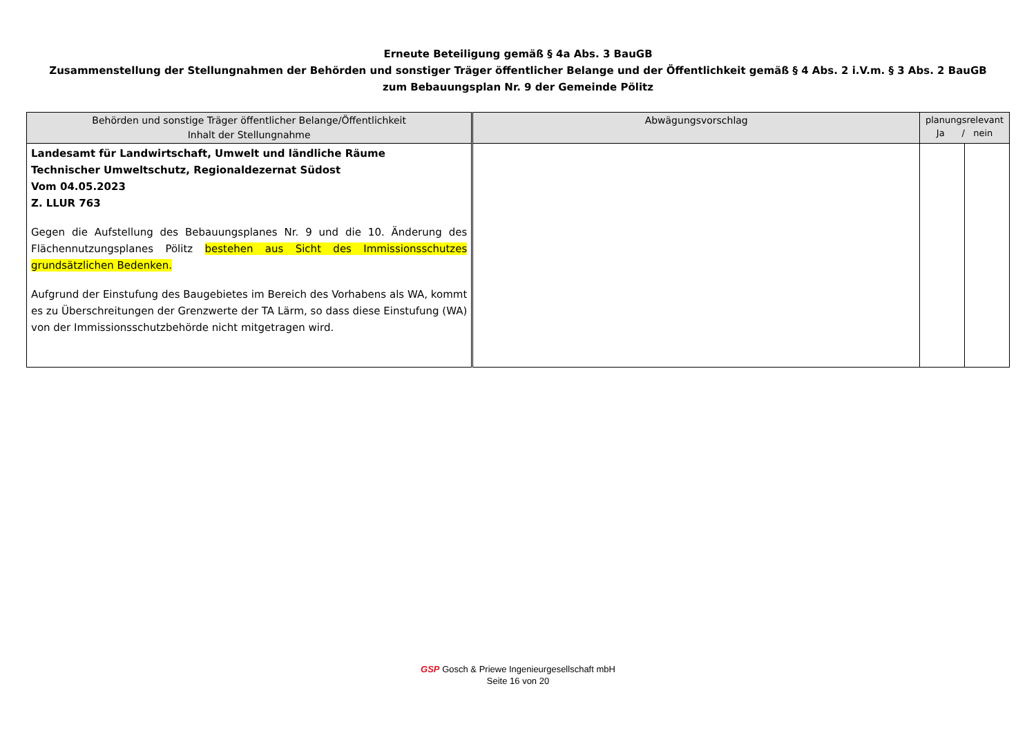Erneute Beteiligung gemäß § 4a Abs. 3 BauGB
Zusammenstellung der Stellungnahmen der Behörden und sonstiger Träger öffentlicher Belange und der Öffentlichkeit gemäß § 4 Abs. 2 i.V.m. § 3 Abs. 2 BauGB
zum Bebauungsplan Nr. 9 der Gemeinde Pölitz
| Behörden und sonstige Träger öffentlicher Belange/Öffentlichkeit Inhalt der Stellungnahme | Abwägungsvorschlag | planungsrelevant Ja / nein | |
| --- | --- | --- | --- |
| Landesamt für Landwirtschaft, Umwelt und ländliche Räume Technischer Umweltschutz, Regionaldezernat Südost Vom 04.05.2023 Z. LLUR 763 Gegen die Aufstellung des Bebauungsplanes Nr. 9 und die 10. Änderung des Flächennutzungsplanes Pölitz bestehen aus Sicht des Immissionsschutzes grundsätzlichen Bedenken. Aufgrund der Einstufung des Baugebietes im Bereich des Vorhabens als WA, kommt es zu Überschreitungen der Grenzwerte der TA Lärm, so dass diese Einstufung (WA) von der Immissionsschutzbehörde nicht mitgetragen wird. | | | |
GSP Gosch & Priewe Ingenieurgesellschaft mbH
Seite 16 von 20